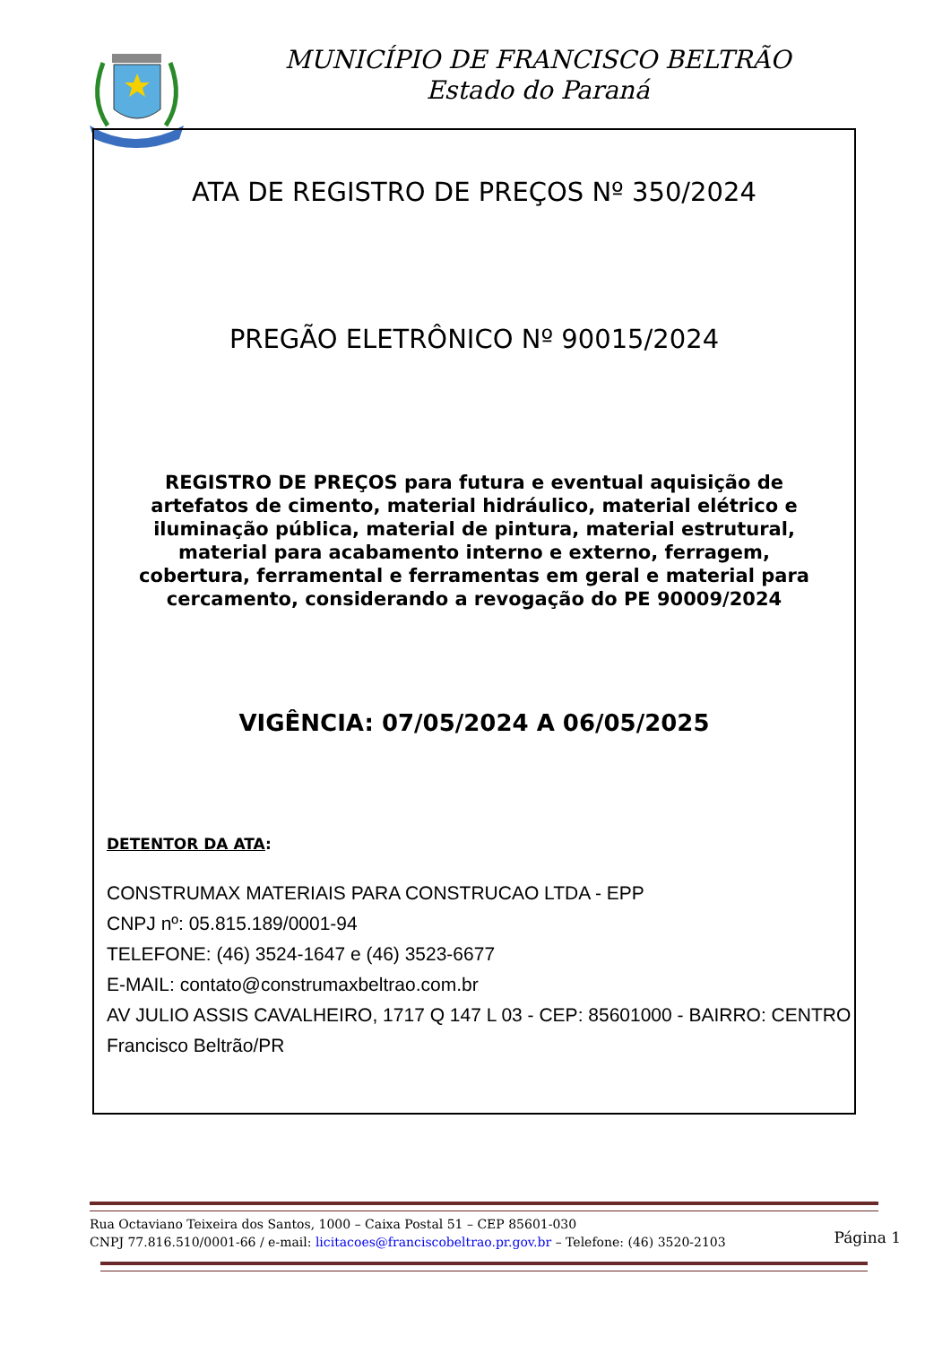MUNICÍPIO DE FRANCISCO BELTRÃO
Estado do Paraná
ATA DE REGISTRO DE PREÇOS Nº 350/2024
PREGÃO ELETRÔNICO Nº 90015/2024
REGISTRO DE PREÇOS para futura e eventual aquisição de artefatos de cimento, material hidráulico, material elétrico e iluminação pública, material de pintura, material estrutural, material para acabamento interno e externo, ferragem, cobertura, ferramental e ferramentas em geral e material para cercamento, considerando a revogação do PE 90009/2024
VIGÊNCIA: 07/05/2024 A 06/05/2025
DETENTOR DA ATA:
CONSTRUMAX MATERIAIS PARA CONSTRUCAO LTDA - EPP
CNPJ nº: 05.815.189/0001-94
TELEFONE: (46) 3524-1647 e (46) 3523-6677
E-MAIL: contato@construmaxbeltrao.com.br
AV JULIO ASSIS CAVALHEIRO, 1717 Q 147 L 03 - CEP: 85601000 - BAIRRO: CENTRO
Francisco Beltrão/PR
Rua Octaviano Teixeira dos Santos, 1000 – Caixa Postal 51 – CEP 85601-030
CNPJ 77.816.510/0001-66 / e-mail: licitacoes@franciscobeltrao.pr.gov.br – Telefone: (46) 3520-2103
Página 1